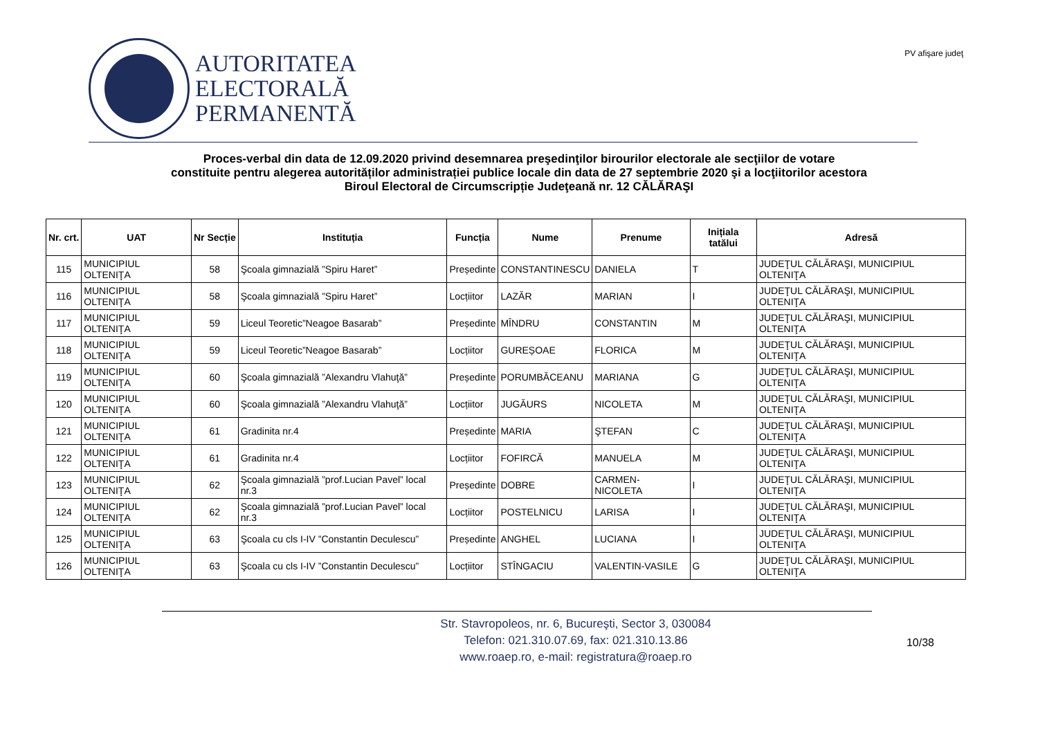AUTORITATEA
ELECTORALĂ
PERMANENTĂ
PV afişare judeţ
Proces-verbal din data de 12.09.2020 privind desemnarea preşedinţilor birourilor electorale ale secţiilor de votare
constituite pentru alegerea autorităților administrației publice locale din data de 27 septembrie 2020 şi a locţiitorilor acestora
Biroul Electoral de Circumscripție Judeţeană nr. 12 CĂLĂRAŞI
| Nr. crt. | UAT | Nr Secție | Instituția | Funcția | Nume | Prenume | Inițiala tatălui | Adresă |
| --- | --- | --- | --- | --- | --- | --- | --- | --- |
| 115 | MUNICIPIUL OLTENIŢA | 58 | Şcoala gimnazială ”Spiru Haret” | Președinte | CONSTANTINESCU | DANIELA | T | JUDEŢUL CĂLĂRAŞI, MUNICIPIUL OLTENIŢA |
| 116 | MUNICIPIUL OLTENIŢA | 58 | Şcoala gimnazială ”Spiru Haret” | Locțiitor | LAZĂR | MARIAN | I | JUDEŢUL CĂLĂRAŞI, MUNICIPIUL OLTENIŢA |
| 117 | MUNICIPIUL OLTENIŢA | 59 | Liceul Teoretic”Neagoe Basarab” | Președinte | MÎNDRU | CONSTANTIN | M | JUDEŢUL CĂLĂRAŞI, MUNICIPIUL OLTENIŢA |
| 118 | MUNICIPIUL OLTENIŢA | 59 | Liceul Teoretic”Neagoe Basarab” | Locțiitor | GUREȘOAE | FLORICA | M | JUDEŢUL CĂLĂRAŞI, MUNICIPIUL OLTENIŢA |
| 119 | MUNICIPIUL OLTENIŢA | 60 | Şcoala gimnazială ”Alexandru Vlahuţă” | Președinte | PORUMBĂCEANU | MARIANA | G | JUDEŢUL CĂLĂRAŞI, MUNICIPIUL OLTENIŢA |
| 120 | MUNICIPIUL OLTENIŢA | 60 | Şcoala gimnazială ”Alexandru Vlahuţă” | Locțiitor | JUGĂURS | NICOLETA | M | JUDEŢUL CĂLĂRAŞI, MUNICIPIUL OLTENIŢA |
| 121 | MUNICIPIUL OLTENIŢA | 61 | Gradinita nr.4 | Președinte | MARIA | ŞTEFAN | C | JUDEŢUL CĂLĂRAŞI, MUNICIPIUL OLTENIŢA |
| 122 | MUNICIPIUL OLTENIŢA | 61 | Gradinita nr.4 | Locțiitor | FOFIRCĂ | MANUELA | M | JUDEŢUL CĂLĂRAŞI, MUNICIPIUL OLTENIŢA |
| 123 | MUNICIPIUL OLTENIŢA | 62 | Şcoala gimnazială ”prof.Lucian Pavel” local nr.3 | Președinte | DOBRE | CARMEN-NICOLETA | I | JUDEŢUL CĂLĂRAŞI, MUNICIPIUL OLTENIŢA |
| 124 | MUNICIPIUL OLTENIŢA | 62 | Şcoala gimnazială ”prof.Lucian Pavel” local nr.3 | Locțiitor | POSTELNICU | LARISA | I | JUDEŢUL CĂLĂRAŞI, MUNICIPIUL OLTENIŢA |
| 125 | MUNICIPIUL OLTENIŢA | 63 | Şcoala cu cls I-IV ”Constantin Deculescu” | Președinte | ANGHEL | LUCIANA | I | JUDEŢUL CĂLĂRAŞI, MUNICIPIUL OLTENIŢA |
| 126 | MUNICIPIUL OLTENIŢA | 63 | Şcoala cu cls I-IV ”Constantin Deculescu” | Locțiitor | STÎNGACIU | VALENTIN-VASILE | G | JUDEŢUL CĂLĂRAŞI, MUNICIPIUL OLTENIŢA |
Str. Stavropoleos, nr. 6, Bucureşti, Sector 3, 030084
Telefon: 021.310.07.69, fax: 021.310.13.86
www.roaep.ro, e-mail: registratura@roaep.ro
10/38